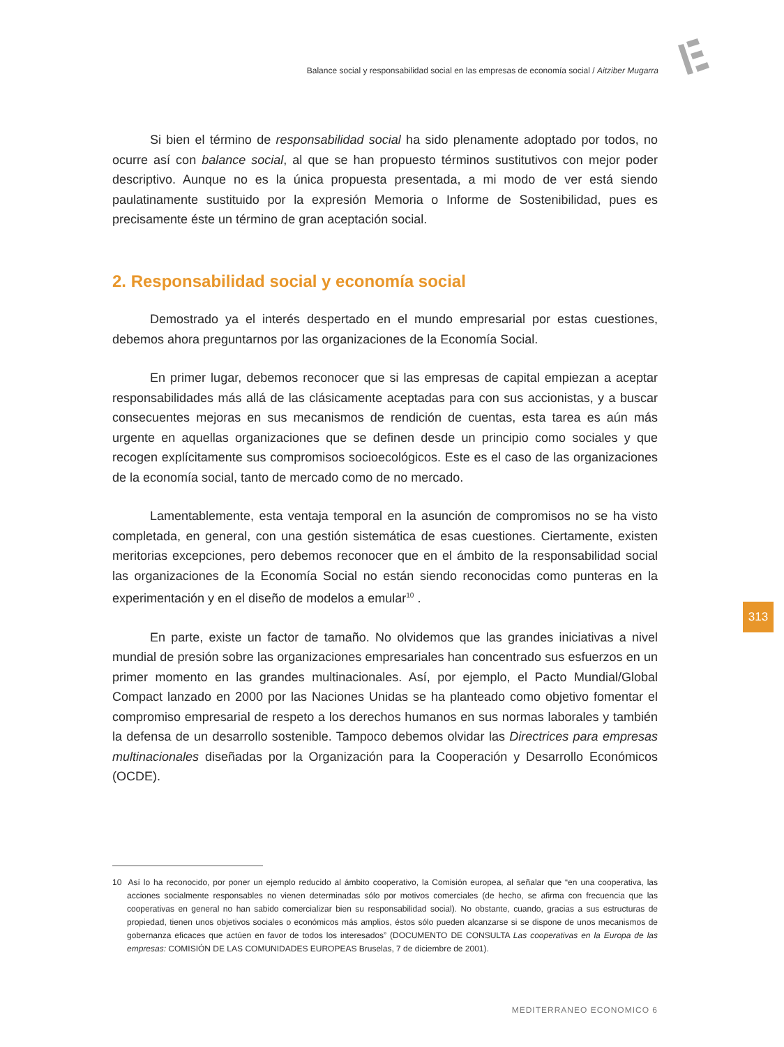Balance social y responsabilidad social en las empresas de economía social / Aitziber Mugarra
Si bien el término de responsabilidad social ha sido plenamente adoptado por todos, no ocurre así con balance social, al que se han propuesto términos sustitutivos con mejor poder descriptivo. Aunque no es la única propuesta presentada, a mi modo de ver está siendo paulatinamente sustituido por la expresión Memoria o Informe de Sostenibilidad, pues es precisamente éste un término de gran aceptación social.
2. Responsabilidad social y economía social
Demostrado ya el interés despertado en el mundo empresarial por estas cuestiones, debemos ahora preguntarnos por las organizaciones de la Economía Social.
En primer lugar, debemos reconocer que si las empresas de capital empiezan a aceptar responsabilidades más allá de las clásicamente aceptadas para con sus accionistas, y a buscar consecuentes mejoras en sus mecanismos de rendición de cuentas, esta tarea es aún más urgente en aquellas organizaciones que se definen desde un principio como sociales y que recogen explícitamente sus compromisos socioecológicos. Este es el caso de las organizaciones de la economía social, tanto de mercado como de no mercado.
Lamentablemente, esta ventaja temporal en la asunción de compromisos no se ha visto completada, en general, con una gestión sistemática de esas cuestiones. Ciertamente, existen meritorias excepciones, pero debemos reconocer que en el ámbito de la responsabilidad social las organizaciones de la Economía Social no están siendo reconocidas como punteras en la experimentación y en el diseño de modelos a emular<sup>10</sup> .
En parte, existe un factor de tamaño. No olvidemos que las grandes iniciativas a nivel mundial de presión sobre las organizaciones empresariales han concentrado sus esfuerzos en un primer momento en las grandes multinacionales. Así, por ejemplo, el Pacto Mundial/Global Compact lanzado en 2000 por las Naciones Unidas se ha planteado como objetivo fomentar el compromiso empresarial de respeto a los derechos humanos en sus normas laborales y también la defensa de un desarrollo sostenible. Tampoco debemos olvidar las Directrices para empresas multinacionales diseñadas por la Organización para la Cooperación y Desarrollo Económicos (OCDE).
313
10 Así lo ha reconocido, por poner un ejemplo reducido al ámbito cooperativo, la Comisión europea, al señalar que “en una cooperativa, las acciones socialmente responsables no vienen determinadas sólo por motivos comerciales (de hecho, se afirma con frecuencia que las cooperativas en general no han sabido comercializar bien su responsabilidad social). No obstante, cuando, gracias a sus estructuras de propiedad, tienen unos objetivos sociales o económicos más amplios, éstos sólo pueden alcanzarse si se dispone de unos mecanismos de gobernanza eficaces que actúen en favor de todos los interesados” (DOCUMENTO DE CONSULTA Las cooperativas en la Europa de las empresas: COMISIÓN DE LAS COMUNIDADES EUROPEAS Bruselas, 7 de diciembre de 2001).
MEDITERRANEO ECONOMICO 6